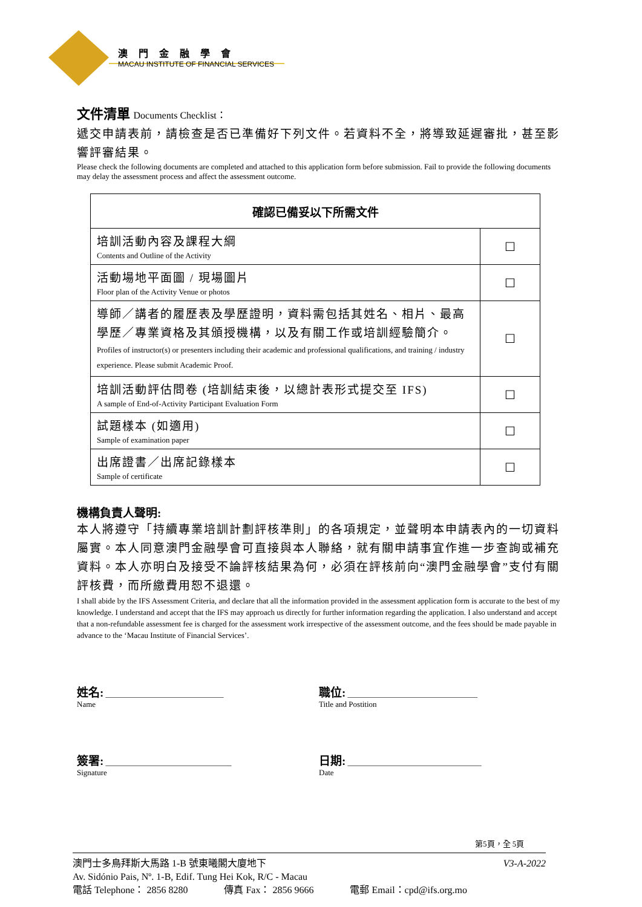澳門金融學會
MACAU INSTITUTE OF FINANCIAL SERVICES
文件清單 Documents Checklist：
遞交申請表前，請檢查是否已準備好下列文件。若資料不全，將導致延遲審批，甚至影響評審結果。
Please check the following documents are completed and attached to this application form before submission. Fail to provide the following documents may delay the assessment process and affect the assessment outcome.
| 確認已備妥以下所需文件 | |
| --- | --- |
| 培訓活動內容及課程大綱 Contents and Outline of the Activity | ☐ |
| 活動場地平面圖 / 現場圖片 Floor plan of the Activity Venue or photos | ☐ |
| 導師／講者的履歷表及學歷證明，資料需包括其姓名、相片、最高學歷／專業資格及其頒授機構，以及有關工作或培訓經驗簡介。 Profiles of instructor(s) or presenters including their academic and professional qualifications, and training / industry experience. Please submit Academic Proof. | ☐ |
| 培訓活動評估問卷 (培訓結束後，以總計表形式提交至 IFS) A sample of End-of-Activity Participant Evaluation Form | ☐ |
| 試題樣本 (如適用) Sample of examination paper | ☐ |
| 出席證書／出席記錄樣本 Sample of certificate | ☐ |
機構負責人聲明:
本人將遵守「持續專業培訓計劃評核準則」的各項規定，並聲明本申請表內的一切資料屬實。本人同意澳門金融學會可直接與本人聯絡，就有關申請事宜作進一步查詢或補充資料。本人亦明白及接受不論評核結果為何，必須在評核前向“澳門金融學會”支付有關評核費，而所繳費用恕不退還。
I shall abide by the IFS Assessment Criteria, and declare that all the information provided in the assessment application form is accurate to the best of my knowledge. I understand and accept that the IFS may approach us directly for further information regarding the application. I also understand and accept that a non-refundable assessment fee is charged for the assessment work irrespective of the assessment outcome, and the fees should be made payable in advance to the ‘Macau Institute of Financial Services’.
姓名: ______________________________
Name
職位: _________________________________
Title and Postition
簽署: ________________________________
Signature
日期: __________________________________
Date
第5頁，全 5頁
澳門士多鳥拜斯大馬路 1-B 號東曦閣大廈地下 V3-A-2022
Av. Sidónio Pais, Nº. 1-B, Edif. Tung Hei Kok, R/C - Macau
電話 Telephone： 2856 8280 傳真 Fax： 2856 9666 電郵 Email：cpd@ifs.org.mo